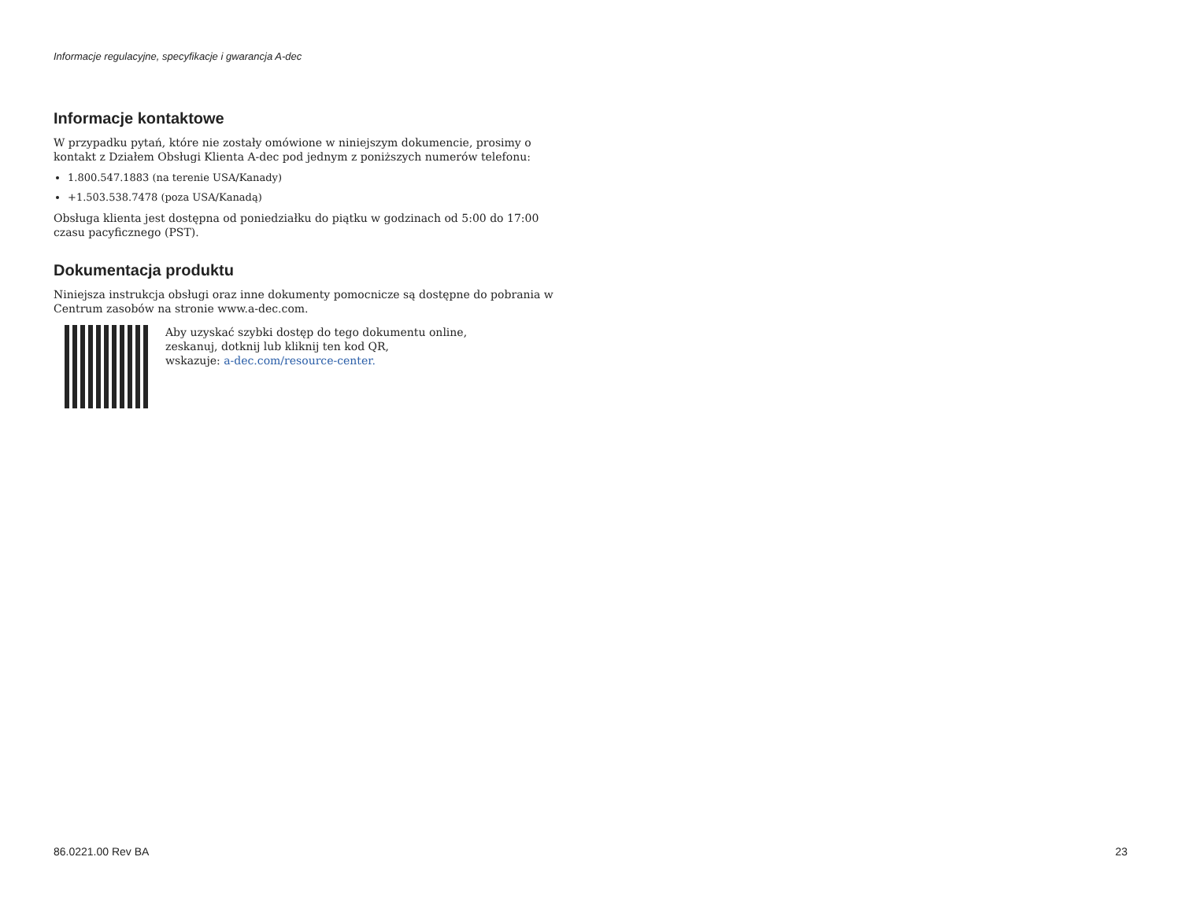Informacje regulacyjne, specyfikacje i gwarancja A-dec
Informacje kontaktowe
W przypadku pytań, które nie zostały omówione w niniejszym dokumencie, prosimy o kontakt z Działem Obsługi Klienta A-dec pod jednym z poniższych numerów telefonu:
1.800.547.1883 (na terenie USA/Kanady)
+1.503.538.7478 (poza USA/Kanadą)
Obsługa klienta jest dostępna od poniedziałku do piątku w godzinach od 5:00 do 17:00 czasu pacyficznego (PST).
Dokumentacja produktu
Niniejsza instrukcja obsługi oraz inne dokumenty pomocnicze są dostępne do pobrania w Centrum zasobów na stronie www.a-dec.com.
Aby uzyskać szybki dostęp do tego dokumentu online,
zeskanuj, dotknij lub kliknij ten kod QR,
wskazuje: a-dec.com/resource-center.
86.0221.00 Rev BA 23